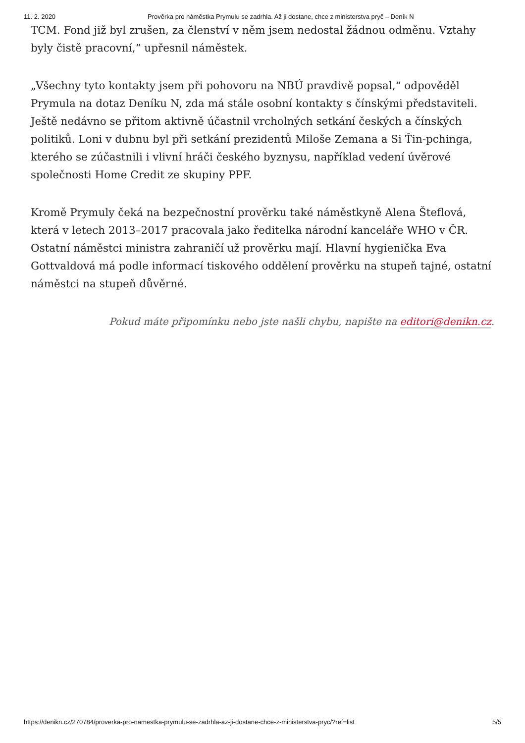11. 2. 2020 Prověrka pro náměstka Prymulu se zadrhla. Až ji dostane, chce z ministerstva pryč – Deník N
TCM. Fond již byl zrušen, za členství v něm jsem nedostal žádnou odměnu. Vztahy byly čistě pracovní,“ upřesnil náměstek.
„Všechny tyto kontakty jsem při pohovoru na NBÚ pravdivě popsal,“ odpověděl Prymula na dotaz Deníku N, zda má stále osobní kontakty s čínskými představiteli. Ještě nedávno se přitom aktivně účastnil vrcholných setkání českých a čínských politiků. Loni v dubnu byl při setkání prezidentů Miloše Zemana a Si Ťin-pchinga, kterého se zúčastnili i vlivní hráči českého byznysu, například vedení úvěrové společnosti Home Credit ze skupiny PPF.
Kromě Prymuly čeká na bezpečnostní prověrku také náměstkyně Alena Šteflová, která v letech 2013–2017 pracovala jako ředitelka národní kanceláře WHO v ČR. Ostatní náměstci ministra zahraničí už prověrku mají. Hlavní hygienička Eva Gottvaldová má podle informací tiskového oddělení prověrku na stupeň tajné, ostatní náměstci na stupeň důvěrné.
Pokud máte připomínku nebo jste našli chybu, napište na editori@denikn.cz.
https://denikn.cz/270784/proverka-pro-namestka-prymulu-se-zadrhla-az-ji-dostane-chce-z-ministerstva-pryc/?ref=list 5/5